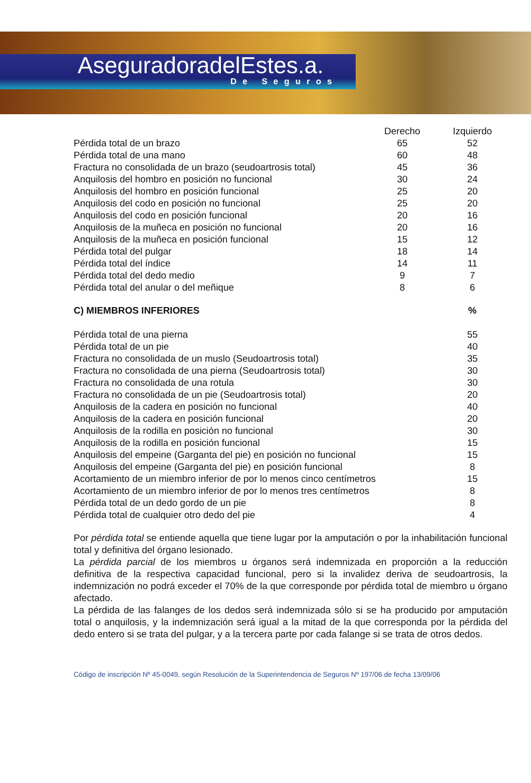AseguradoradelEstes.a.
De Seguros
| | Derecho | Izquierdo |
| --- | --- | --- |
| Pérdida total de un brazo | 65 | 52 |
| Pérdida total de una mano | 60 | 48 |
| Fractura no consolidada de un brazo (seudoartrosis total) | 45 | 36 |
| Anquilosis del hombro en posición no funcional | 30 | 24 |
| Anquilosis del hombro en posición funcional | 25 | 20 |
| Anquilosis del codo en posición no funcional | 25 | 20 |
| Anquilosis del codo en posición funcional | 20 | 16 |
| Anquilosis de la muñeca en posición no funcional | 20 | 16 |
| Anquilosis de la muñeca en posición funcional | 15 | 12 |
| Pérdida total del pulgar | 18 | 14 |
| Pérdida total del índice | 14 | 11 |
| Pérdida total del dedo medio | 9 | 7 |
| Pérdida total del anular o del meñique | 8 | 6 |
| C) MIEMBROS INFERIORES | % |
| --- | --- |
| Pérdida total de una pierna | 55 |
| Pérdida total de un pie | 40 |
| Fractura no consolidada de un muslo (Seudoartrosis total) | 35 |
| Fractura no consolidada de una pierna (Seudoartrosis total) | 30 |
| Fractura no consolidada de una rotula | 30 |
| Fractura no consolidada de un pie (Seudoartrosis total) | 20 |
| Anquilosis de la cadera en posición no funcional | 40 |
| Anquilosis de la cadera en posición funcional | 20 |
| Anquilosis de la rodilla en posición no funcional | 30 |
| Anquilosis de la rodilla en posición funcional | 15 |
| Anquilosis del empeine (Garganta del pie) en posición no funcional | 15 |
| Anquilosis del empeine (Garganta del pie) en posición funcional | 8 |
| Acortamiento de un miembro inferior de por lo menos cinco centímetros | 15 |
| Acortamiento de un miembro inferior de por lo menos tres centímetros | 8 |
| Pérdida total de un dedo gordo de un pie | 8 |
| Pérdida total de cualquier otro dedo del pie | 4 |
Por pérdida total se entiende aquella que tiene lugar por la amputación o por la inhabilitación funcional total y definitiva del órgano lesionado.
La pérdida parcial de los miembros u órganos será indemnizada en proporción a la reducción definitiva de la respectiva capacidad funcional, pero si la invalidez deriva de seudoartrosis, la indemnización no podrá exceder el 70% de la que corresponde por pérdida total de miembro u órgano afectado.
La pérdida de las falanges de los dedos será indemnizada sólo si se ha producido por amputación total o anquilosis, y la indemnización será igual a la mitad de la que corresponda por la pérdida del dedo entero si se trata del pulgar, y a la tercera parte por cada falange si se trata de otros dedos.
Código de inscripción Nº 45-0049, según Resolución de la Superintendencia de Seguros Nº 197/06 de fecha 13/09/06